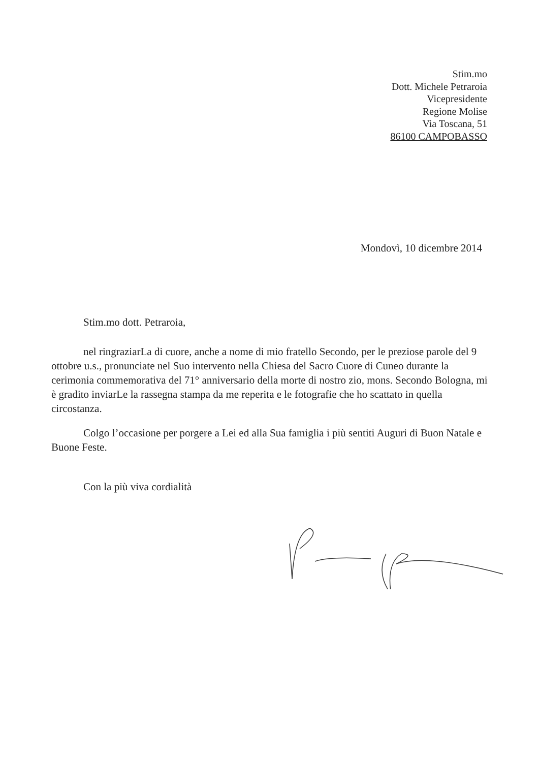Stim.mo
Dott. Michele Petraroia
Vicepresidente
Regione Molise
Via Toscana, 51
86100 CAMPOBASSO
Mondovì, 10 dicembre 2014
Stim.mo dott. Petraroia,
nel ringraziarLa di cuore, anche a nome di mio fratello Secondo, per le preziose parole del 9 ottobre u.s., pronunciate nel Suo intervento nella Chiesa del Sacro Cuore di Cuneo durante la cerimonia commemorativa del 71° anniversario della morte di nostro zio, mons. Secondo Bologna, mi è gradito inviarLe la rassegna stampa da me reperita e le fotografie che ho scattato in quella circostanza.
Colgo l’occasione per porgere a Lei ed alla Sua famiglia i più sentiti Auguri di Buon Natale e Buone Feste.
Con la più viva cordialità